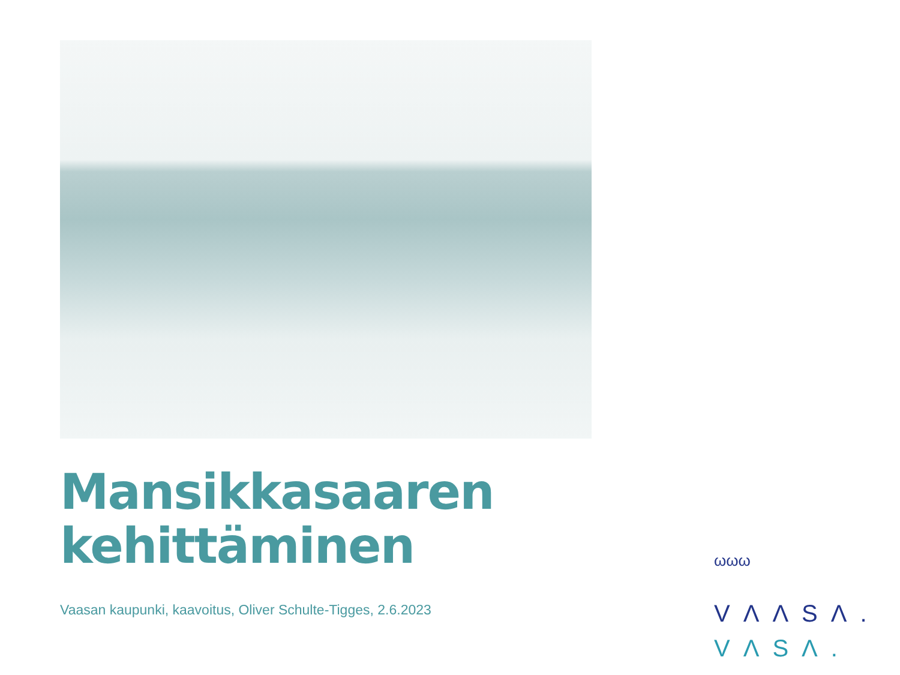Mansikkasaaren
kehittäminen
Vaasan kaupunki, kaavoitus, Oliver Schulte-Tigges, 2.6.2023
ωωω
VΛΛSΛ.
VΛSΛ.